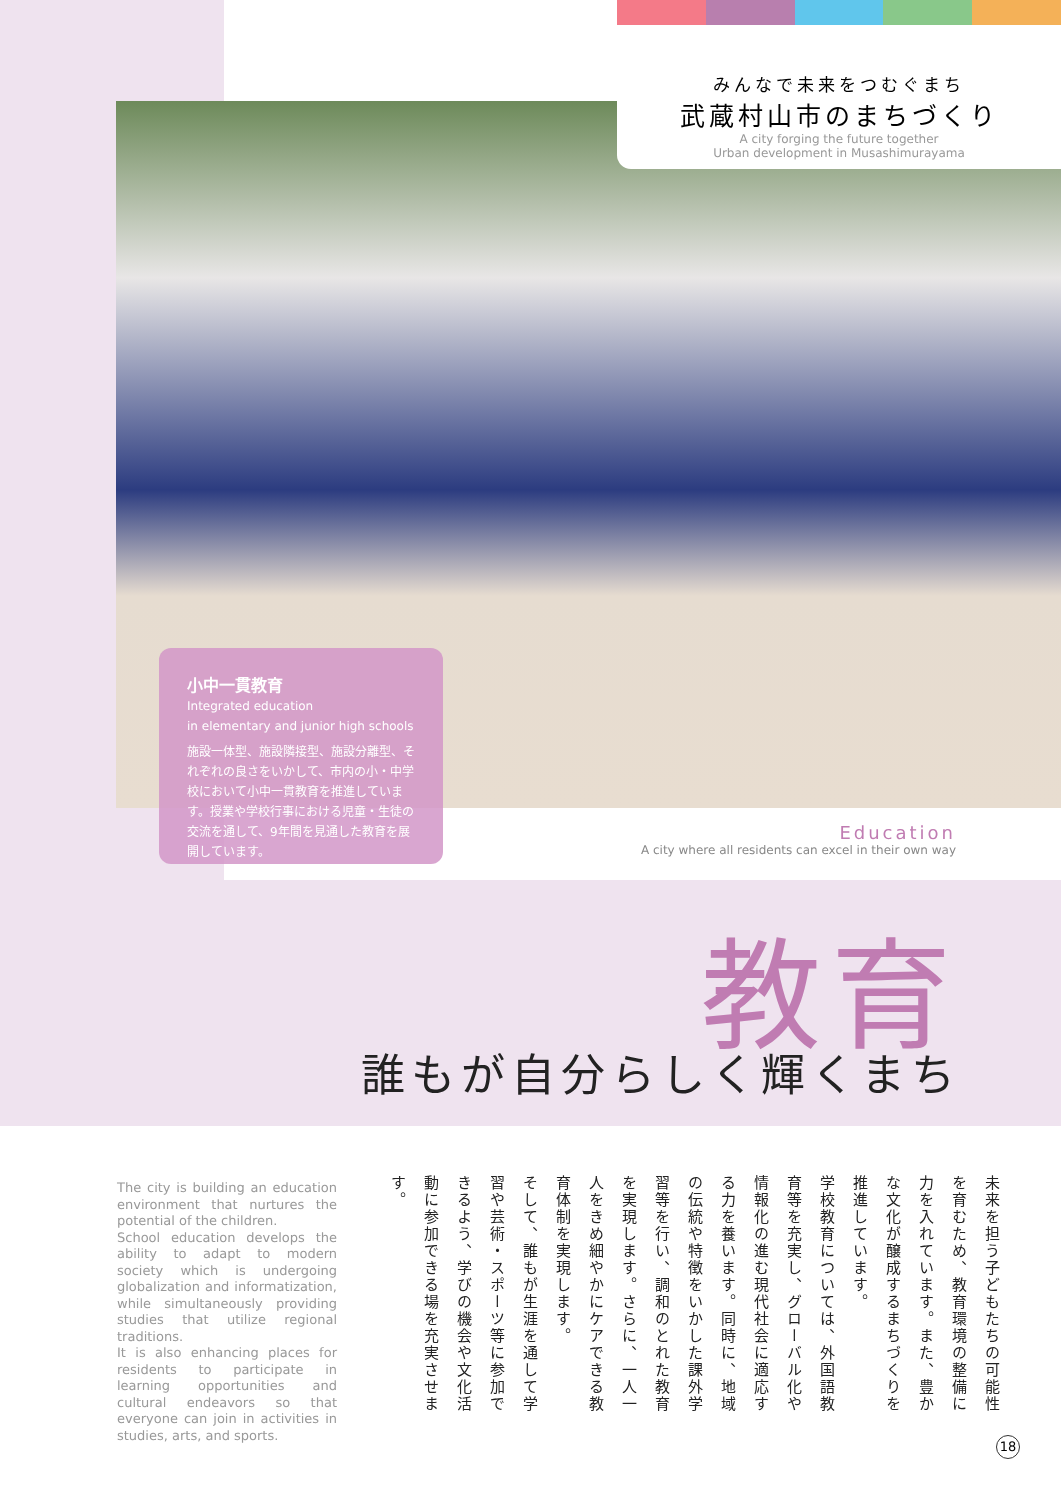みんなで未来をつむぐまち
武蔵村山市のまちづくり
A city forging the future together
Urban development in Musashimurayama
小中一貫教育
Integrated education
in elementary and junior high schools
施設一体型、施設隣接型、施設分離型、それぞれの良さをいかして、市内の小・中学校において小中一貫教育を推進しています。授業や学校行事における児童・生徒の交流を通して、9年間を見通した教育を展開しています。
Education
A city where all residents can excel in their own way
教育
誰もが自分らしく輝くまち
The city is building an education environment that nurtures the potential of the children.
School education develops the ability to adapt to modern society which is undergoing globalization and informatization, while simultaneously providing studies that utilize regional traditions.
It is also enhancing places for residents to participate in learning opportunities and cultural endeavors so that everyone can join in activities in studies, arts, and sports.
未来を担う子どもたちの可能性を育むため、教育環境の整備に力を入れています。また、豊かな文化が醸成するまちづくりを推進しています。
学校教育については、外国語教育等を充実し、グローバル化や情報化の進む現代社会に適応する力を養います。同時に、地域の伝統や特徴をいかした課外学習等を行い、調和のとれた教育を実現します。さらに、一人一人をきめ細やかにケアできる教育体制を実現します。
そして、誰もが生涯を通して学習や芸術・スポーツ等に参加できるよう、学びの機会や文化活動に参加できる場を充実させます。
18